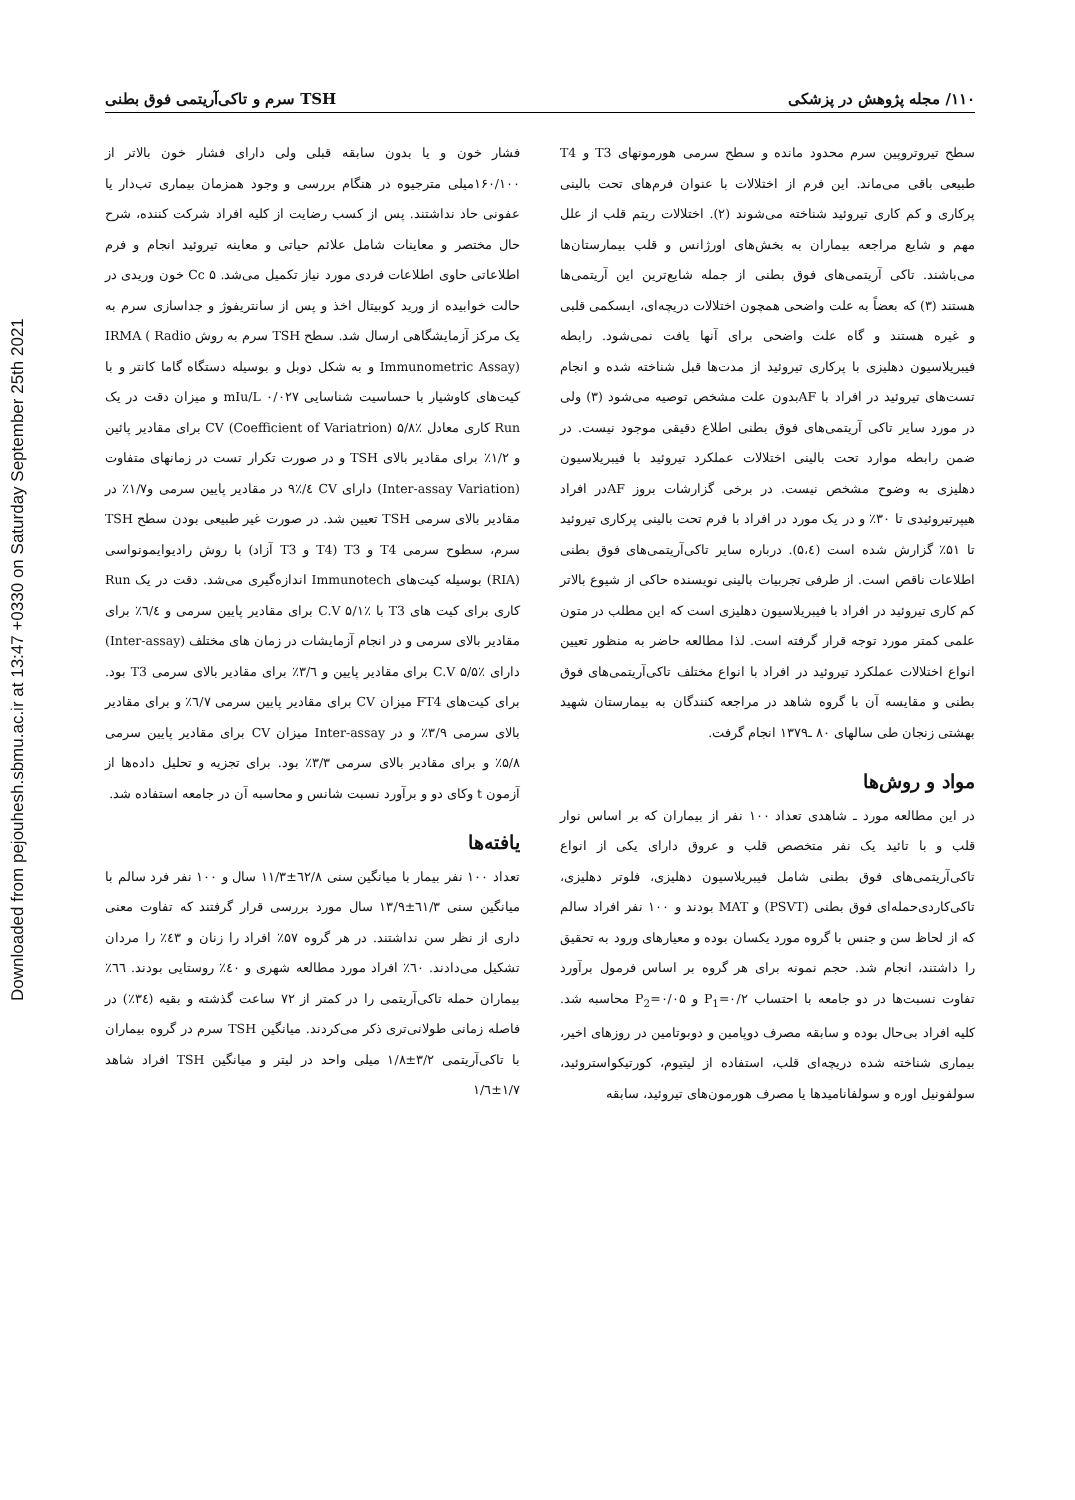Downloaded from pejouhesh.sbmu.ac.ir at 13:47 +0330 on Saturday September 25th 2021
۱۱۰/ مجله پژوهش در پزشکی TSH سرم و تاکی‌آریتمی فوق بطنی
سطح تیروتروپین سرم محدود مانده و سطح سرمی هورمونهای T3 و T4 طبیعی باقی می‌ماند. این فرم از اختلالات با عنوان فرم‌های تحت بالینی پرکاری و کم کاری تیروئید شناخته می‌شوند (۲). اختلالات ریتم قلب از علل مهم و شایع مراجعه بیماران به بخش‌های اورژانس و قلب بیمارستان‌ها می‌باشند. تاکی آریتمی‌های فوق بطنی از جمله شایع‌ترین این آریتمی‌ها هستند (۳) که بعضاً به علت واضحی همچون اختلالات دریچه‌ای، ایسکمی قلبی و غیره هستند و گاه علت واضحی برای آنها یافت نمی‌شود. رابطه فیبریلاسیون دهلیزی با پرکاری تیروئید از مدت‌ها قبل شناخته شده و انجام تست‌های تیروئید در افراد با AFبدون علت مشخص توصیه می‌شود (۳) ولی در مورد سایر تاکی آریتمی‌های فوق بطنی اطلاع دقیقی موجود نیست. در ضمن رابطه موارد تحت بالینی اختلالات عملکرد تیروئید با فیبریلاسیون دهلیزی به وضوح مشخص نیست. در برخی گزارشات بروز AFدر افراد هیپرتیروئیدی تا ۳۰٪ و در یک مورد در افراد با فرم تحت بالینی پرکاری تیروئید تا ۵۱٪ گزارش شده است (۵،٤). درباره سایر تاکی‌آریتمی‌های فوق بطنی اطلاعات ناقص است. از طرفی تجربیات بالینی نویسنده حاکی از شیوع بالاتر کم کاری تیروئید در افراد با فیبریلاسیون دهلیزی است که این مطلب در متون علمی کمتر مورد توجه قرار گرفته است. لذا مطالعه حاضر به منظور تعیین انواع اختلالات عملکرد تیروئید در افراد با انواع مختلف تاکی‌آریتمی‌های فوق بطنی و مقایسه آن با گروه شاهد در مراجعه کنندگان به بیمارستان شهید بهشتی زنجان طی سالهای ۸۰ ـ۱۳۷۹ انجام گرفت.
مواد و روش‌ها
در این مطالعه مورد ـ شاهدی تعداد ۱۰۰ نفر از بیماران که بر اساس نوار قلب و با تائید یک نفر متخصص قلب و عروق دارای یکی از انواع تاکی‌آریتمی‌های فوق بطنی شامل فیبریلاسیون دهلیزی، فلوتر دهلیزی، تاکی‌کاردی‌حمله‌ای فوق بطنی (PSVT) و MAT بودند و ۱۰۰ نفر افراد سالم که از لحاظ سن و جنس با گروه مورد یکسان بوده و معیارهای ورود به تحقیق را داشتند، انجام شد. حجم نمونه برای هر گروه بر اساس فرمول برآورد تفاوت نسبت‌ها در دو جامعه با احتساب P<sub>1</sub>=۰/۲ و P<sub>2</sub>=۰/۰۵ محاسبه شد. کلیه افراد بی‌حال بوده و سابقه مصرف دوپامین و دوبوتامین در روزهای اخیر، بیماری شناخته شده دریچه‌ای قلب، استفاده از لیتیوم، کورتیکواستروئید، سولفونیل اوره و سولفانامیدها یا مصرف هورمون‌های تیروئید، سابقه
فشار خون و یا بدون سابقه قبلی ولی دارای فشار خون بالاتر از ۱۶۰/۱۰۰میلی مترجیوه در هنگام بررسی و وجود همزمان بیماری تب‌دار یا عفونی حاد نداشتند. پس از کسب رضایت از کلیه افراد شرکت کننده، شرح حال مختصر و معاینات شامل علائم حیاتی و معاینه تیروئید انجام و فرم اطلاعاتی حاوی اطلاعات فردی مورد نیاز تکمیل می‌شد. Cc ۵ خون وریدی در حالت خوابیده از ورید کوبیتال اخذ و پس از سانتریفوژ و جداسازی سرم به یک مرکز آزمایشگاهی ارسال شد. سطح TSH سرم به روش IRMA ( Radio Immunometric Assay) و به شکل دوبل و بوسیله دستگاه گاما کانتر و با کیت‌های کاوشیار با حساسیت شناسایی mIu/L ۰/۰۲۷ و میزان دقت در یک Run کاری معادل CV (Coefficient of Variatrion) ۵/۸٪ برای مقادیر پائین و ۱/۲٪ برای مقادیر بالای TSH و در صورت تکرار تست در زمانهای متفاوت (Inter-assay Variation) دارای CV ٤/۹٪ در مقادیر پایین سرمی و۱/۷٪ در مقادیر بالای سرمی TSH تعیین شد. در صورت غیر طبیعی بودن سطح TSH سرم، سطوح سرمی T4 و T3 (T4 و T3 آزاد) با روش رادیوایمونواسی (RIA) بوسیله کیت‌های Immunotech اندازه‌گیری می‌شد. دقت در یک Run کاری برای کیت های T3 با C.V ۵/۱٪ برای مقادیر پایین سرمی و ٦/٤٪ برای مقادیر بالای سرمی و در انجام آزمایشات در زمان های مختلف (Inter-assay) دارای C.V ۵/۵٪ برای مقادیر پایین و ۳/٦٪ برای مقادیر بالای سرمی T3 بود. برای کیت‌های FT4 میزان CV برای مقادیر پایین سرمی ٦/۷٪ و برای مقادیر بالای سرمی ۳/۹٪ و در Inter-assay میزان CV برای مقادیر پایین سرمی ۵/۸٪ و برای مقادیر بالای سرمی ۳/۳٪ بود. برای تجزیه و تحلیل داده‌ها از آزمون t وکای دو و برآورد نسبت شانس و محاسبه آن در جامعه استفاده شد.
یافته‌ها
تعداد ۱۰۰ نفر بیمار با میانگین سنی ٦۲/۸±۱۱/۳ سال و ۱۰۰ نفر فرد سالم با میانگین سنی ٦۱/۳±۱۳/۹ سال مورد بررسی قرار گرفتند که تفاوت معنی داری از نظر سن نداشتند. در هر گروه ۵۷٪ افراد را زنان و ٤۳٪ را مردان تشکیل می‌دادند. ٦۰٪ افراد مورد مطالعه شهری و ٤۰٪ روستایی بودند. ٦٦٪ بیماران حمله تاکی‌آریتمی را در کمتر از ۷۲ ساعت گذشته و بقیه (۳٤٪) در فاصله زمانی طولانی‌تری ذکر می‌کردند. میانگین TSH سرم در گروه بیماران با تاکی‌آریتمی ۳/۲±۱/۸ میلی واحد در لیتر و میانگین TSH افراد شاهد ۱/۷±۱/٦